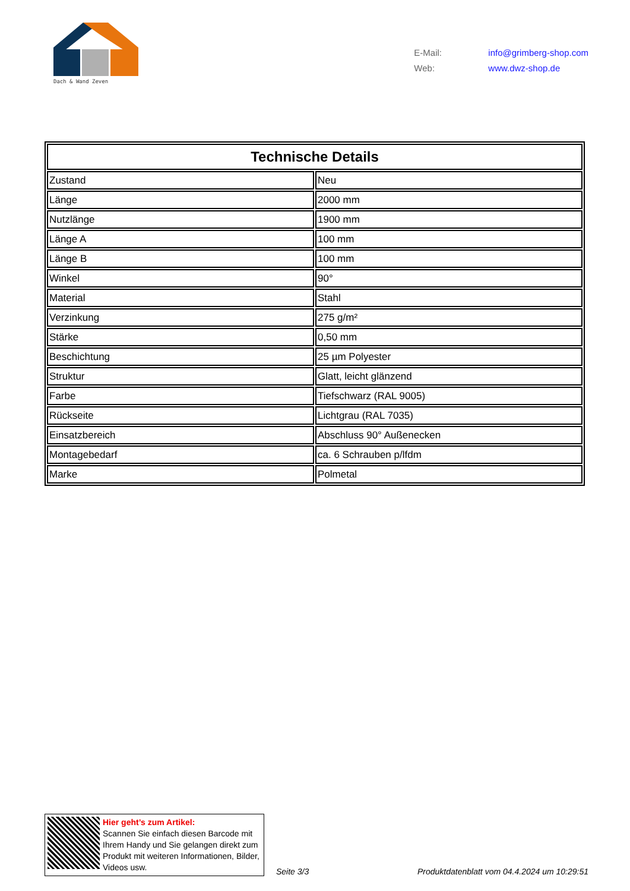Dach & Wand Zeven
E-Mail: info@grimberg-shop.com
Web: www.dwz-shop.de
| Technische Details | |
| --- | --- |
| Zustand | Neu |
| Länge | 2000 mm |
| Nutzlänge | 1900 mm |
| Länge A | 100 mm |
| Länge B | 100 mm |
| Winkel | 90° |
| Material | Stahl |
| Verzinkung | 275 g/m² |
| Stärke | 0,50 mm |
| Beschichtung | 25 µm Polyester |
| Struktur | Glatt, leicht glänzend |
| Farbe | Tiefschwarz (RAL 9005) |
| Rückseite | Lichtgrau (RAL 7035) |
| Einsatzbereich | Abschluss 90° Außenecken |
| Montagebedarf | ca. 6 Schrauben p/lfdm |
| Marke | Polmetal |
Hier geht’s zum Artikel:
Scannen Sie einfach diesen Barcode mit Ihrem Handy und Sie gelangen direkt zum Produkt mit weiteren Informationen, Bilder, Videos usw.
Seite 3/3 Produktdatenblatt vom 04.4.2024 um 10:29:51